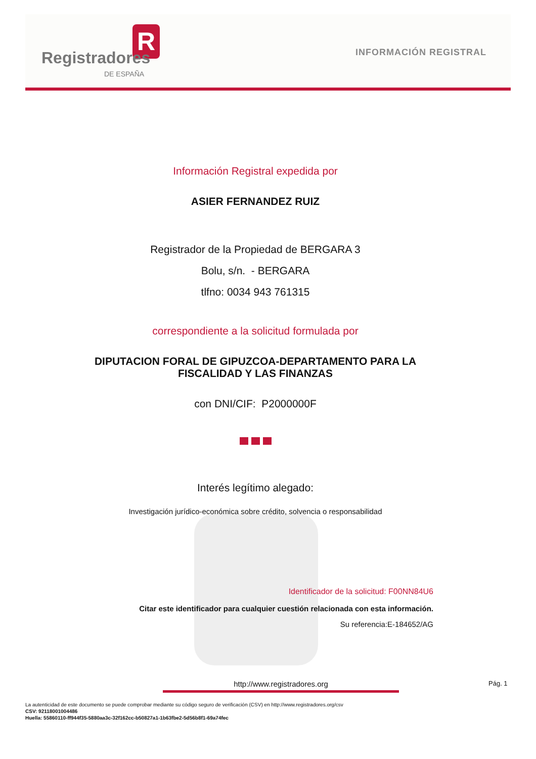R
Registradores
DE ESPAÑA
INFORMACIÓN REGISTRAL
Información Registral expedida por
ASIER FERNANDEZ RUIZ
Registrador de la Propiedad de BERGARA 3
Bolu, s/n. - BERGARA
tlfno: 0034 943 761315
correspondiente a la solicitud formulada por
DIPUTACION FORAL DE GIPUZCOA-DEPARTAMENTO PARA LA
FISCALIDAD Y LAS FINANZAS
con DNI/CIF: P2000000F
Interés legítimo alegado:
Investigación jurídico-económica sobre crédito, solvencia o responsabilidad
Identificador de la solicitud: F00NN84U6
Citar este identificador para cualquier cuestión relacionada con esta información.
Su referencia:E-184652/AG
http://www.registradores.org Pág. 1
La autenticidad de este documento se puede comprobar mediante su código seguro de verificación (CSV) en http://www.registradores.org/csv
CSV: 92118001004486
Huella: 55860110-ff944f35-5880aa3c-32f162cc-b50827a1-1b63fbe2-5d56b8f1-69a74fec